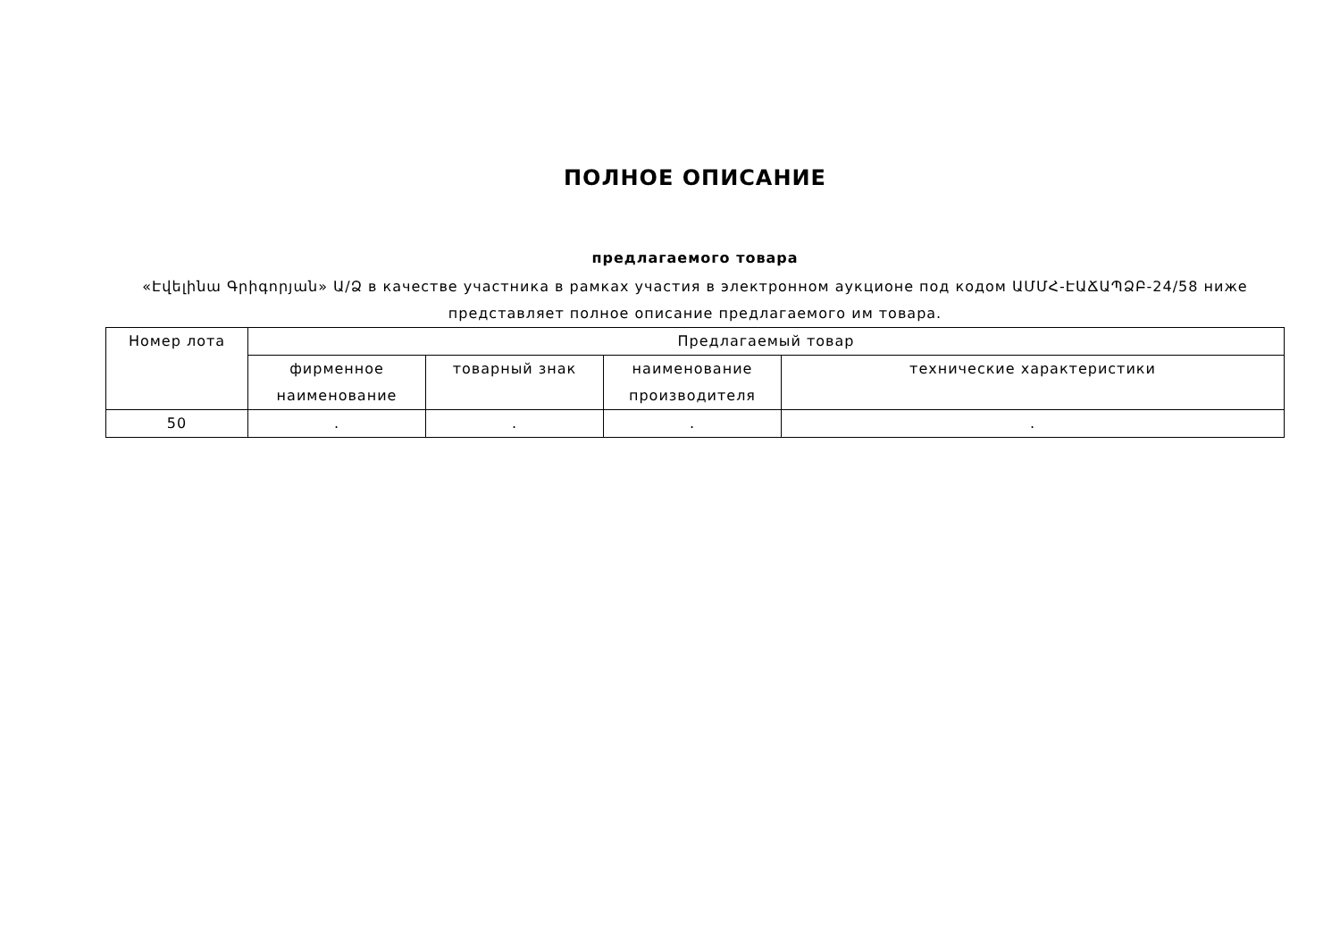ПОЛНОЕ ОПИСАНИЕ
предлагаемого товара
«Էվելինա Գրիգորյան» Ա/Ձ в качестве участника в рамках участия в электронном аукционе под кодом ԱՄՄՀ-ԷԱՃԱՊՁԲ-24/58 ниже представляет полное описание предлагаемого им товара.
| Номер лота | Предлагаемый товар | | | |
| --- | --- | --- | --- | --- |
| | фирменное наименование | товарный знак | наименование производителя | технические характеристики |
| 50 | . | . | . | . |